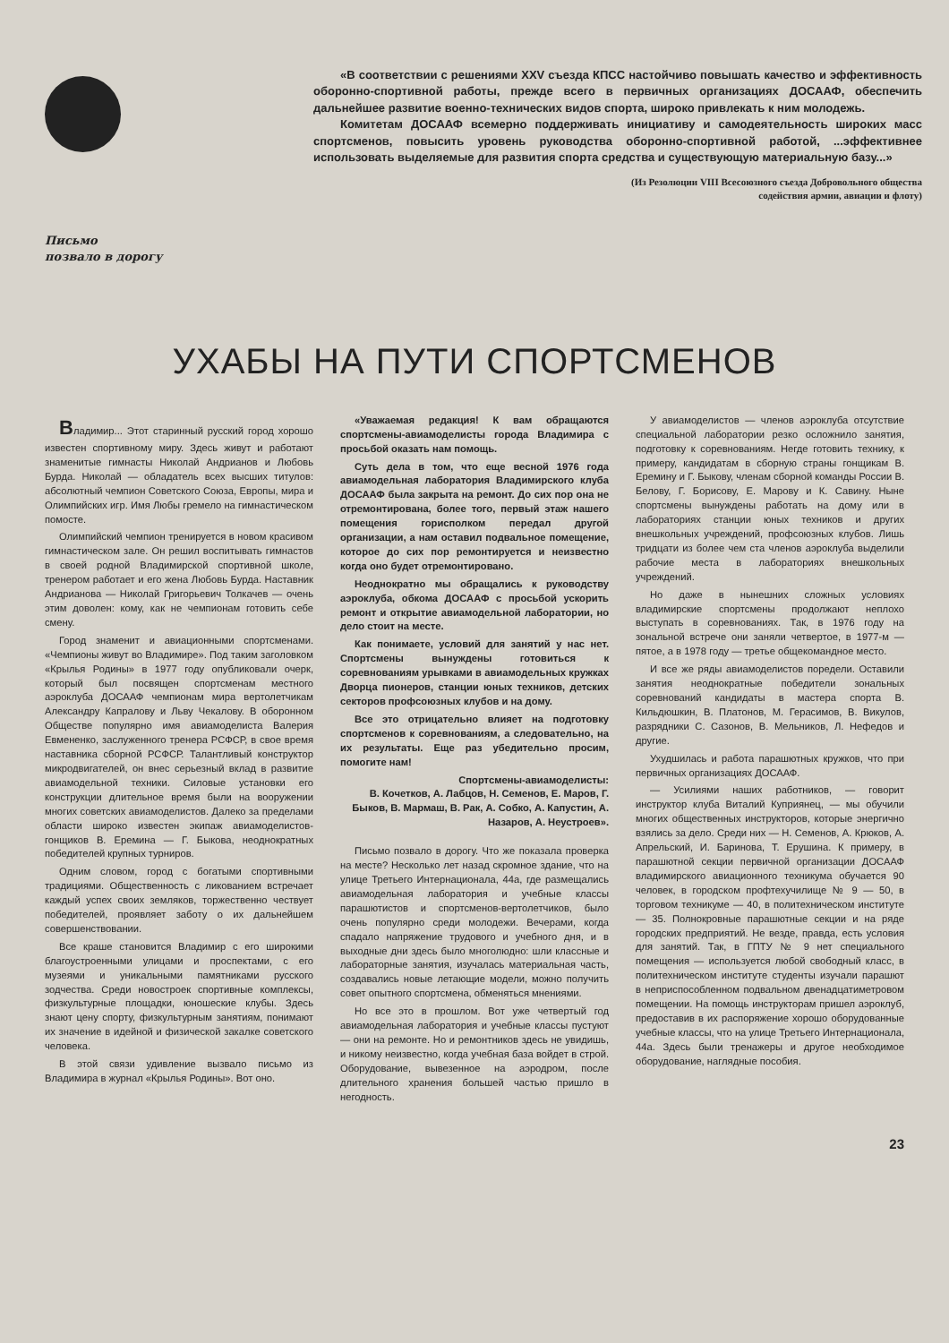Письмо
позвало в дорогу
«В соответствии с решениями XXV съезда КПСС настойчиво повышать качество и эффективность оборонно-спортивной работы, прежде всего в первичных организациях ДОСААФ, обеспечить дальнейшее развитие военно-технических видов спорта, широко привлекать к ним молодежь.
Комитетам ДОСААФ всемерно поддерживать инициативу и самодеятельность широких масс спортсменов, повысить уровень руководства оборонно-спортивной работой, ...эффективнее использовать выделяемые для развития спорта средства и существующую материальную базу...»
(Из Резолюции VIII Всесоюзного съезда Добровольного общества
содействия армии, авиации и флоту)
УХАБЫ НА ПУТИ СПОРТСМЕНОВ
Владимир... Этот старинный русский город хорошо известен спортивному миру. Здесь живут и работают знаменитые гимнасты Николай Андрианов и Любовь Бурда. Николай — обладатель всех высших титулов: абсолютный чемпион Советского Союза, Европы, мира и Олимпийских игр. Имя Любы гремело на гимнастическом помосте.
Олимпийский чемпион тренируется в новом красивом гимнастическом зале. Он решил воспитывать гимнастов в своей родной Владимирской спортивной школе, тренером работает и его жена Любовь Бурда. Наставник Андрианова — Николай Григорьевич Толкачев — очень этим доволен: кому, как не чемпионам готовить себе смену.
Город знаменит и авиационными спортсменами. «Чемпионы живут во Владимире». Под таким заголовком «Крылья Родины» в 1977 году опубликовали очерк, который был посвящен спортсменам местного аэроклуба ДОСААФ чемпионам мира вертолетчикам Александру Капралову и Льву Чекалову. В оборонном Обществе популярно имя авиамоделиста Валерия Евмененко, заслуженного тренера РСФСР, в свое время наставника сборной РСФСР. Талантливый конструктор микродвигателей, он внес серьезный вклад в развитие авиамодельной техники. Силовые установки его конструкции длительное время были на вооружении многих советских авиамоделистов. Далеко за пределами области широко известен экипаж авиамоделистов-гонщиков В. Еремина — Г. Быкова, неоднократных победителей крупных турниров.
Одним словом, город с богатыми спортивными традициями. Общественность с ликованием встречает каждый успех своих земляков, торжественно чествует победителей, проявляет заботу о их дальнейшем совершенствовании.
Все краше становится Владимир с его широкими благоустроенными улицами и проспектами, с его музеями и уникальными памятниками русского зодчества. Среди новостроек спортивные комплексы, физкультурные площадки, юношеские клубы. Здесь знают цену спорту, физкультурным занятиям, понимают их значение в идейной и физической закалке советского человека.
В этой связи удивление вызвало письмо из Владимира в журнал «Крылья Родины». Вот оно.
«Уважаемая редакция! К вам обращаются спортсмены-авиамоделисты города Владимира с просьбой оказать нам помощь.
Суть дела в том, что еще весной 1976 года авиамодельная лаборатория Владимирского клуба ДОСААФ была закрыта на ремонт. До сих пор она не отремонтирована, более того, первый этаж нашего помещения горисполком передал другой организации, а нам оставил подвальное помещение, которое до сих пор ремонтируется и неизвестно когда оно будет отремонтировано.
Неоднократно мы обращались к руководству аэроклуба, обкома ДОСААФ с просьбой ускорить ремонт и открытие авиамодельной лаборатории, но дело стоит на месте.
Как понимаете, условий для занятий у нас нет. Спортсмены вынуждены готовиться к соревнованиям урывками в авиамодельных кружках Дворца пионеров, станции юных техников, детских секторов профсоюзных клубов и на дому.
Все это отрицательно влияет на подготовку спортсменов к соревнованиям, а следовательно, на их результаты. Еще раз убедительно просим, помогите нам!
Спортсмены-авиамоделисты:
В. Кочетков, А. Лабцов, Н. Семенов, Е. Маров, Г. Быков, В. Мармаш, В. Рак, А. Собко, А. Капустин, А. Назаров, А. Неустроев».
Письмо позвало в дорогу. Что же показала проверка на месте? Несколько лет назад скромное здание, что на улице Третьего Интернационала, 44а, где размещались авиамодельная лаборатория и учебные классы парашютистов и спортсменов-вертолетчиков, было очень популярно среди молодежи. Вечерами, когда спадало напряжение трудового и учебного дня, и в выходные дни здесь было многолюдно: шли классные и лабораторные занятия, изучалась материальная часть, создавались новые летающие модели, можно получить совет опытного спортсмена, обменяться мнениями.
Но все это в прошлом. Вот уже четвертый год авиамодельная лаборатория и учебные классы пустуют — они на ремонте. Но и ремонтников здесь не увидишь, и никому неизвестно, когда учебная база войдет в строй. Оборудование, вывезенное на аэродром, после длительного хранения большей частью пришло в негодность.
У авиамоделистов — членов аэроклуба отсутствие специальной лаборатории резко осложнило занятия, подготовку к соревнованиям. Негде готовить технику, к примеру, кандидатам в сборную страны гонщикам В. Еремину и Г. Быкову, членам сборной команды России В. Белову, Г. Борисову, Е. Марову и К. Савину. Ныне спортсмены вынуждены работать на дому или в лабораториях станции юных техников и других внешкольных учреждений, профсоюзных клубов. Лишь тридцати из более чем ста членов аэроклуба выделили рабочие места в лабораториях внешкольных учреждений.
Но даже в нынешних сложных условиях владимирские спортсмены продолжают неплохо выступать в соревнованиях. Так, в 1976 году на зональной встрече они заняли четвертое, в 1977-м — пятое, а в 1978 году — третье общекомандное место.
И все же ряды авиамоделистов поредели. Оставили занятия неоднократные победители зональных соревнований кандидаты в мастера спорта В. Кильдюшкин, В. Платонов, М. Герасимов, В. Викулов, разрядники С. Сазонов, В. Мельников, Л. Нефедов и другие.
Ухудшилась и работа парашютных кружков, что при первичных организациях ДОСААФ.
— Усилиями наших работников, — говорит инструктор клуба Виталий Куприянец, — мы обучили многих общественных инструкторов, которые энергично взялись за дело. Среди них — Н. Семенов, А. Крюков, А. Апрельский, И. Баринова, Т. Ерушина. К примеру, в парашютной секции первичной организации ДОСААФ владимирского авиационного техникума обучается 90 человек, в городском профтехучилище № 9 — 50, в торговом техникуме — 40, в политехническом институте — 35. Полнокровные парашютные секции и на ряде городских предприятий. Не везде, правда, есть условия для занятий. Так, в ГПТУ № 9 нет специального помещения — используется любой свободный класс, в политехническом институте студенты изучали парашют в неприспособленном подвальном двенадцатиметровом помещении. На помощь инструкторам пришел аэроклуб, предоставив в их распоряжение хорошо оборудованные учебные классы, что на улице Третьего Интернационала, 44а. Здесь были тренажеры и другое необходимое оборудование, наглядные пособия.
23